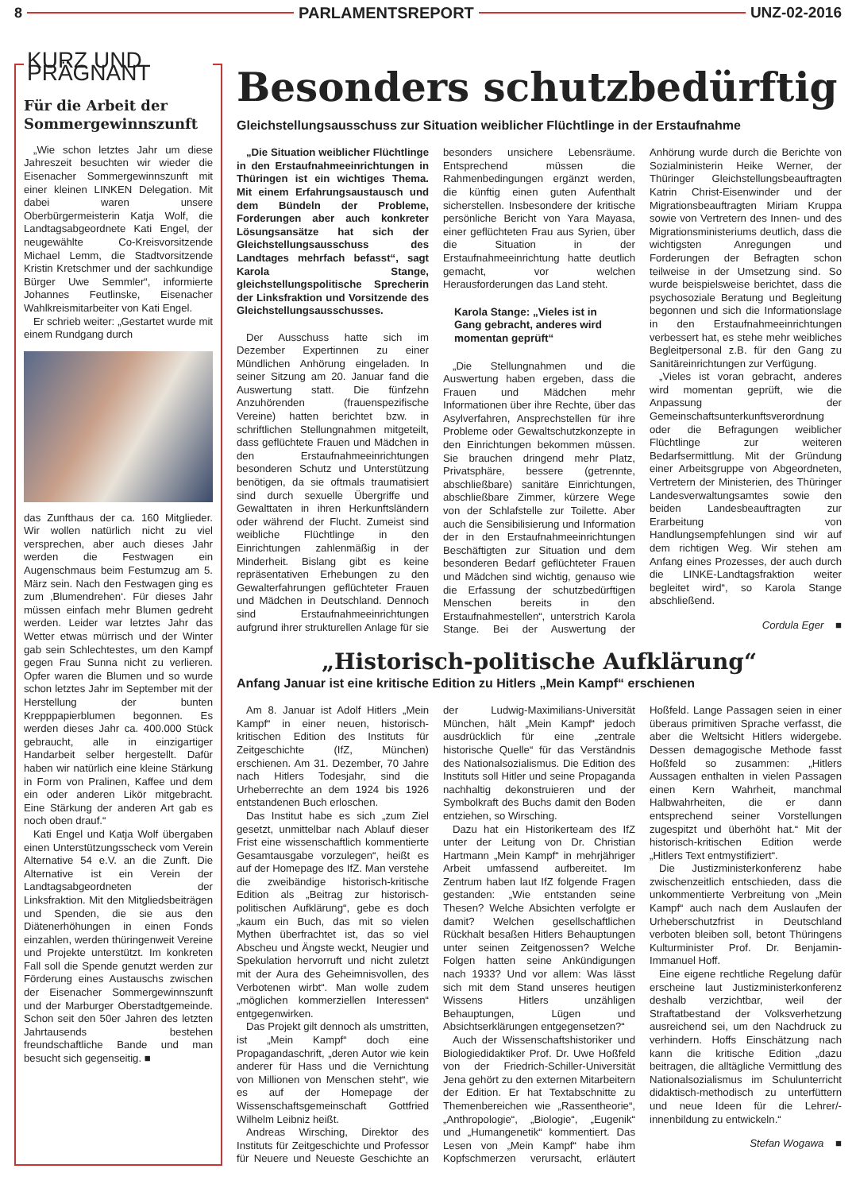8 PARLAMENTSREPORT UNZ-02-2016
KURZ UND PRÄGNANT
Für die Arbeit der Sommergewinnszunft
„Wie schon letztes Jahr um diese Jahreszeit besuchten wir wieder die Eisenacher Sommergewinnszunft mit einer kleinen LINKEN Delegation. Mit dabei waren unsere Oberbürgermeisterin Katja Wolf, die Landtagsabgeordnete Kati Engel, der neugewählte Co-Kreisvorsitzende Michael Lemm, die Stadtvorsitzende Kristin Kretschmer und der sachkundige Bürger Uwe Semmler“, informierte Johannes Feutlinske, Eisenacher Wahlkreismitarbeiter von Kati Engel.
Er schrieb weiter: „Gestartet wurde mit einem Rundgang durch
das Zunfthaus der ca. 160 Mitglieder. Wir wollen natürlich nicht zu viel versprechen, aber auch dieses Jahr werden die Festwagen ein Augenschmaus beim Festumzug am 5. März sein. Nach den Festwagen ging es zum ‚Blumendrehen‘. Für dieses Jahr müssen einfach mehr Blumen gedreht werden. Leider war letztes Jahr das Wetter etwas mürrisch und der Winter gab sein Schlechtestes, um den Kampf gegen Frau Sunna nicht zu verlieren. Opfer waren die Blumen und so wurde schon letztes Jahr im September mit der Herstellung der bunten Krepppapierblumen begonnen. Es werden dieses Jahr ca. 400.000 Stück gebraucht, alle in einzigartiger Handarbeit selber hergestellt. Dafür haben wir natürlich eine kleine Stärkung in Form von Pralinen, Kaffee und dem ein oder anderen Likör mitgebracht. Eine Stärkung der anderen Art gab es noch oben drauf.“
Kati Engel und Katja Wolf übergaben einen Unterstützungsscheck vom Verein Alternative 54 e.V. an die Zunft. Die Alternative ist ein Verein der Landtagsabgeordneten der Linksfraktion. Mit den Mitgliedsbeiträgen und Spenden, die sie aus den Diätenerhöhungen in einen Fonds einzahlen, werden thüringenweit Vereine und Projekte unterstützt. Im konkreten Fall soll die Spende genutzt werden zur Förderung eines Austauschs zwischen der Eisenacher Sommergewinnszunft und der Marburger Oberstadtgemeinde. Schon seit den 50er Jahren des letzten Jahrtausends bestehen freundschaftliche Bande und man besucht sich gegenseitig. ■
Besonders schutzbedürftig
Gleichstellungsausschuss zur Situation weiblicher Flüchtlinge in der Erstaufnahme
„Die Situation weiblicher Flüchtlinge in den Erstaufnahmeeinrichtungen in Thüringen ist ein wichtiges Thema. Mit einem Erfahrungsaustausch und dem Bündeln der Probleme, Forderungen aber auch konkreter Lösungsansätze hat sich der Gleichstellungsausschuss des Landtages mehrfach befasst“, sagt Karola Stange, gleichstellungspolitische Sprecherin der Linksfraktion und Vorsitzende des Gleichstellungsausschusses.
Der Ausschuss hatte sich im Dezember Expertinnen zu einer Mündlichen Anhörung eingeladen. In seiner Sitzung am 20. Januar fand die Auswertung statt. Die fünfzehn Anzuhörenden (frauenspezifische Vereine) hatten berichtet bzw. in schriftlichen Stellungnahmen mitgeteilt, dass geflüchtete Frauen und Mädchen in den Erstaufnahmeeinrichtungen besonderen Schutz und Unterstützung benötigen, da sie oftmals traumatisiert sind durch sexuelle Übergriffe und Gewalttaten in ihren Herkunftsländern oder während der Flucht. Zumeist sind weibliche Flüchtlinge in den Einrichtungen zahlenmäßig in der Minderheit. Bislang gibt es keine repräsentativen Erhebungen zu den Gewalterfahrungen geflüchteter Frauen und Mädchen in Deutschland. Dennoch sind Erstaufnahmeeinrichtungen aufgrund ihrer strukturellen Anlage für sie besonders unsichere Lebensräume. Entsprechend müssen die Rahmenbedingungen ergänzt werden, die künftig einen guten Aufenthalt sicherstellen. Insbesondere der kritische persönliche Bericht von Yara Mayasa, einer geflüchteten Frau aus Syrien, über die Situation in der Erstaufnahmeeinrichtung hatte deutlich gemacht, vor welchen Herausforderungen das Land steht.
Karola Stange: „Vieles ist in Gang gebracht, anderes wird momentan geprüft“
„Die Stellungnahmen und die Auswertung haben ergeben, dass die Frauen und Mädchen mehr Informationen über ihre Rechte, über das Asylverfahren, Ansprechstellen für ihre Probleme oder Gewaltschutzkonzepte in den Einrichtungen bekommen müssen. Sie brauchen dringend mehr Platz, Privatsphäre, bessere (getrennte, abschließbare) sanitäre Einrichtungen, abschließbare Zimmer, kürzere Wege von der Schlafstelle zur Toilette. Aber auch die Sensibilisierung und Information der in den Erstaufnahmeeinrichtungen Beschäftigten zur Situation und dem besonderen Bedarf geflüchteter Frauen und Mädchen sind wichtig, genauso wie die Erfassung der schutzbedürftigen Menschen bereits in den Erstaufnahmestellen“, unterstrich Karola Stange. Bei der Auswertung der Anhörung wurde durch die Berichte von Sozialministerin Heike Werner, der Thüringer Gleichstellungsbeauftragten Katrin Christ-Eisenwinder und der Migrationsbeauftragten Miriam Kruppa sowie von Vertretern des Innen- und des Migrationsministeriums deutlich, dass die wichtigsten Anregungen und Forderungen der Befragten schon teilweise in der Umsetzung sind. So wurde beispielsweise berichtet, dass die psychosoziale Beratung und Begleitung begonnen und sich die Informationslage in den Erstaufnahmeeinrichtungen verbessert hat, es stehe mehr weibliches Begleitpersonal z.B. für den Gang zu Sanitäreinrichtungen zur Verfügung.
„Vieles ist voran gebracht, anderes wird momentan geprüft, wie die Anpassung der Gemeinschaftsunterkunftsverordnung oder die Befragungen weiblicher Flüchtlinge zur weiteren Bedarfsermittlung. Mit der Gründung einer Arbeitsgruppe von Abgeordneten, Vertretern der Ministerien, des Thüringer Landesverwaltungsamtes sowie den beiden Landesbeauftragten zur Erarbeitung von Handlungsempfehlungen sind wir auf dem richtigen Weg. Wir stehen am Anfang eines Prozesses, der auch durch die LINKE-Landtagsfraktion weiter begleitet wird“, so Karola Stange abschließend.
Cordula Eger ■
„Historisch-politische Aufklärung“
Anfang Januar ist eine kritische Edition zu Hitlers „Mein Kampf“ erschienen
Am 8. Januar ist Adolf Hitlers „Mein Kampf“ in einer neuen, historisch-kritischen Edition des Instituts für Zeitgeschichte (IfZ, München) erschienen. Am 31. Dezember, 70 Jahre nach Hitlers Todesjahr, sind die Urheberrechte an dem 1924 bis 1926 entstandenen Buch erloschen.
Das Institut habe es sich „zum Ziel gesetzt, unmittelbar nach Ablauf dieser Frist eine wissenschaftlich kommentierte Gesamtausgabe vorzulegen“, heißt es auf der Homepage des IfZ. Man verstehe die zweibändige historisch-kritische Edition als „Beitrag zur historisch-politischen Aufklärung“, gebe es doch „kaum ein Buch, das mit so vielen Mythen überfrachtet ist, das so viel Abscheu und Ängste weckt, Neugier und Spekulation hervorruft und nicht zuletzt mit der Aura des Geheimnisvollen, des Verbotenen wirbt“. Man wolle zudem „möglichen kommerziellen Interessen“ entgegenwirken.
Das Projekt gilt dennoch als umstritten, ist „Mein Kampf“ doch eine Propagandaschrift, „deren Autor wie kein anderer für Hass und die Vernichtung von Millionen von Menschen steht“, wie es auf der Homepage der Wissenschaftsgemeinschaft Gottfried Wilhelm Leibniz heißt.
Andreas Wirsching, Direktor des Instituts für Zeitgeschichte und Professor für Neuere und Neueste Geschichte an der Ludwig-Maximilians-Universität München, hält „Mein Kampf“ jedoch ausdrücklich für eine „zentrale historische Quelle“ für das Verständnis des Nationalsozialismus. Die Edition des Instituts soll Hitler und seine Propaganda nachhaltig dekonstruieren und der Symbolkraft des Buchs damit den Boden entziehen, so Wirsching.
Dazu hat ein Historikerteam des IfZ unter der Leitung von Dr. Christian Hartmann „Mein Kampf“ in mehrjähriger Arbeit umfassend aufbereitet. Im Zentrum haben laut IfZ folgende Fragen gestanden: „Wie entstanden seine Thesen? Welche Absichten verfolgte er damit? Welchen gesellschaftlichen Rückhalt besaßen Hitlers Behauptungen unter seinen Zeitgenossen? Welche Folgen hatten seine Ankündigungen nach 1933? Und vor allem: Was lässt sich mit dem Stand unseres heutigen Wissens Hitlers unzähligen Behauptungen, Lügen und Absichtserklärungen entgegensetzen?“
Auch der Wissenschaftshistoriker und Biologiedidaktiker Prof. Dr. Uwe Hoßfeld von der Friedrich-Schiller-Universität Jena gehört zu den externen Mitarbeitern der Edition. Er hat Textabschnitte zu Themenbereichen wie „Rassentheorie“, „Anthropologie“, „Biologie“, „Eugenik“ und „Humangenetik“ kommentiert. Das Lesen von „Mein Kampf“ habe ihm Kopfschmerzen verursacht, erläutert Hoßfeld. Lange Passagen seien in einer überaus primitiven Sprache verfasst, die aber die Weltsicht Hitlers widergebe. Dessen demagogische Methode fasst Hoßfeld so zusammen: „Hitlers Aussagen enthalten in vielen Passagen einen Kern Wahrheit, manchmal Halbwahrheiten, die er dann entsprechend seiner Vorstellungen zugespitzt und überhöht hat.“ Mit der historisch-kritischen Edition werde „Hitlers Text entmystifiziert“.
Die Justizministerkonferenz habe zwischenzeitlich entschieden, dass die unkommentierte Verbreitung von „Mein Kampf“ auch nach dem Auslaufen der Urheberschutzfrist in Deutschland verboten bleiben soll, betont Thüringens Kulturminister Prof. Dr. Benjamin-Immanuel Hoff.
Eine eigene rechtliche Regelung dafür erscheine laut Justizministerkonferenz deshalb verzichtbar, weil der Straftatbestand der Volksverhetzung ausreichend sei, um den Nachdruck zu verhindern. Hoffs Einschätzung nach kann die kritische Edition „dazu beitragen, die alltägliche Vermittlung des Nationalsozialismus im Schulunterricht didaktisch-methodisch zu unterfüttern und neue Ideen für die Lehrer/-innenbildung zu entwickeln.“
Stefan Wogawa ■